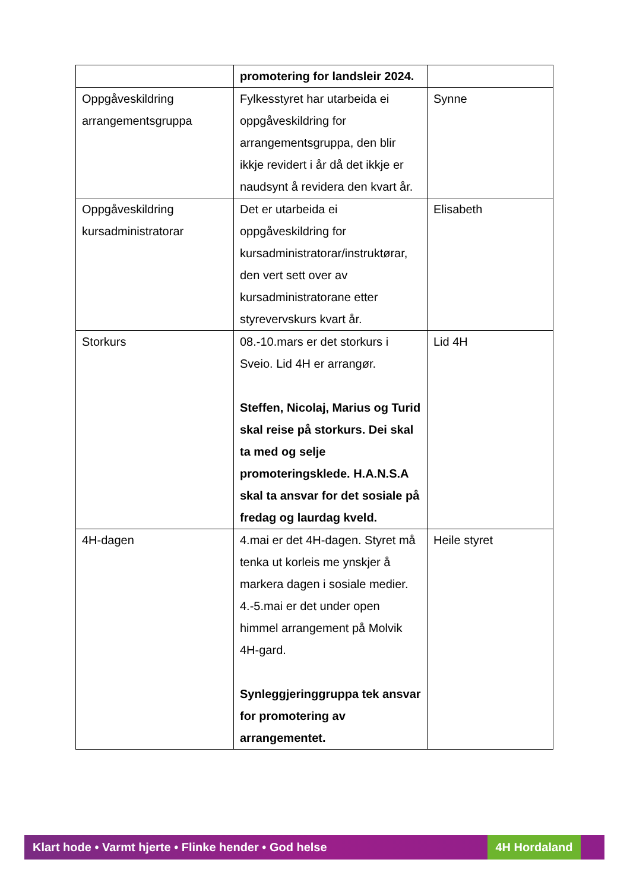| | promotering for landsleir 2024. | |
| Oppgåveskildring arrangementsgruppa | Fylkesstyret har utarbeida ei oppgåveskildring for arrangementsgruppa, den blir ikkje revidert i år då det ikkje er naudsynt å revidera den kvart år. | Synne |
| Oppgåveskildring kursadministratorar | Det er utarbeida ei oppgåveskildring for kursadministratorar/instruktørar, den vert sett over av kursadministratorane etter styrevervskurs kvart år. | Elisabeth |
| Storkurs | 08.-10.mars er det storkurs i Sveio. Lid 4H er arrangør. Steffen, Nicolaj, Marius og Turid skal reise på storkurs. Dei skal ta med og selje promoteringsklede. H.A.N.S.A skal ta ansvar for det sosiale på fredag og laurdag kveld. | Lid 4H |
| 4H-dagen | 4.mai er det 4H-dagen. Styret må tenka ut korleis me ynskjer å markera dagen i sosiale medier. 4.-5.mai er det under open himmel arrangement på Molvik 4H-gard. Synleggjeringgruppa tek ansvar for promotering av arrangementet. | Heile styret |
Klart hode • Varmt hjerte • Flinke hender • God helse 4H Hordaland